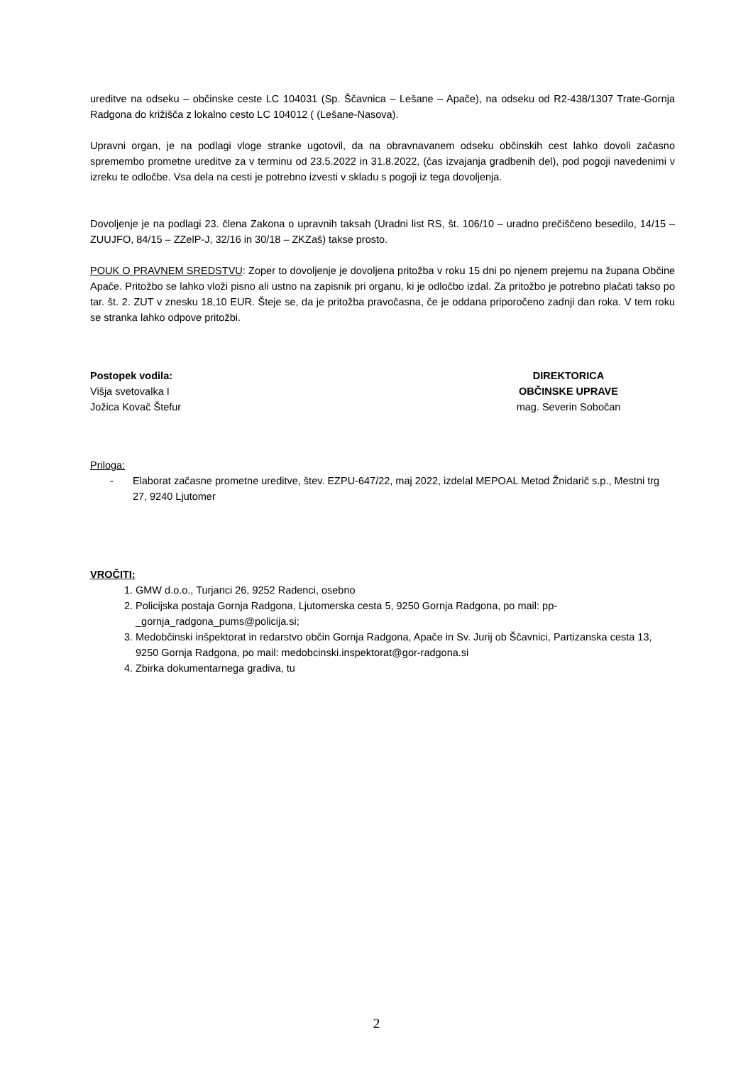ureditve na odseku – občinske ceste LC 104031 (Sp. Ščavnica – Lešane – Apače), na odseku od R2-438/1307 Trate-Gornja Radgona do križišča z lokalno cesto LC 104012 ( (Lešane-Nasova).
Upravni organ, je na podlagi vloge stranke ugotovil, da na obravnavanem odseku občinskih cest lahko dovoli začasno spremembo prometne ureditve za v terminu od 23.5.2022 in 31.8.2022, (čas izvajanja gradbenih del), pod pogoji navedenimi v izreku te odločbe. Vsa dela na cesti je potrebno izvesti v skladu s pogoji iz tega dovoljenja.
Dovoljenje je na podlagi 23. člena Zakona o upravnih taksah (Uradni list RS, št. 106/10 – uradno prečiščeno besedilo, 14/15 – ZUUJFO, 84/15 – ZZelP-J, 32/16 in 30/18 – ZKZaš) takse prosto.
POUK O PRAVNEM SREDSTVU: Zoper to dovoljenje je dovoljena pritožba v roku 15 dni po njenem prejemu na župana Občine Apače. Pritožbo se lahko vloži pisno ali ustno na zapisnik pri organu, ki je odločbo izdal. Za pritožbo je potrebno plačati takso po tar. št. 2. ZUT v znesku 18,10 EUR. Šteje se, da je pritožba pravočasna, če je oddana priporočeno zadnji dan roka. V tem roku se stranka lahko odpove pritožbi.
Postopek vodila:
Višja svetovalka I
Jožica Kovač Štefur
DIREKTORICA
OBČINSKE UPRAVE
mag. Severin Sobočan
Priloga:
- Elaborat začasne prometne ureditve, štev. EZPU-647/22, maj 2022, izdelal MEPOAL Metod Žnidarič s.p., Mestni trg 27, 9240 Ljutomer
VROČITI:
1. GMW d.o.o., Turjanci 26, 9252 Radenci, osebno
2. Policijska postaja Gornja Radgona, Ljutomerska cesta 5, 9250 Gornja Radgona, po mail: pp-_gornja_radgona_pums@policija.si;
3. Medobčinski inšpektorat in redarstvo občin Gornja Radgona, Apače in Sv. Jurij ob Ščavnici, Partizanska cesta 13, 9250 Gornja Radgona, po mail: medobcinski.inspektorat@gor-radgona.si
4. Zbirka dokumentarnega gradiva, tu
2